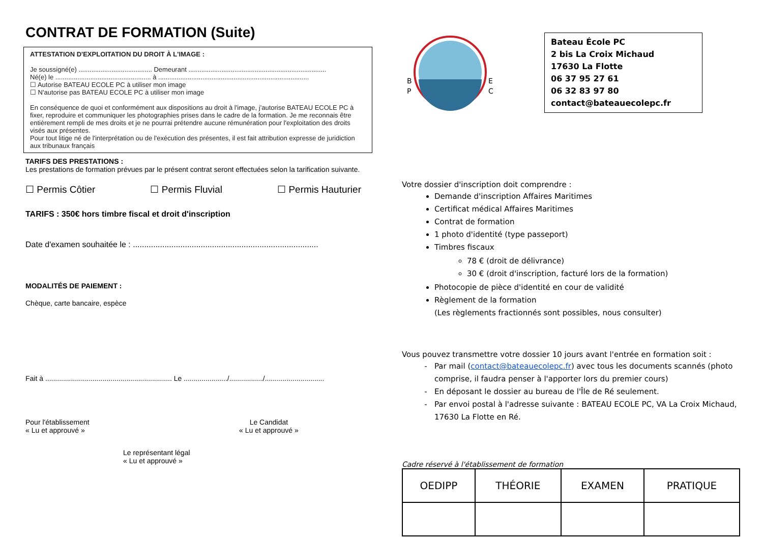CONTRAT DE FORMATION (Suite)
ATTESTATION D'EXPLOITATION DU DROIT À L'IMAGE :
Je soussigné(e) ........................................ Demeurant ...........................................................................
Né(e) le .................................................... à ..................................................................................
☐ Autorise BATEAU ECOLE PC à utiliser mon image
☐ N'autorise pas BATEAU ECOLE PC à utiliser mon image
En conséquence de quoi et conformément aux dispositions au droit à l'image, j'autorise BATEAU ECOLE PC à fixer, reproduire et communiquer les photographies prises dans le cadre de la formation. Je me reconnais être entièrement rempli de mes droits et je ne pourrai prétendre aucune rémunération pour l'exploitation des droits visés aux présentes.
Pour tout litige né de l'interprétation ou de l'exécution des présentes, il est fait attribution expresse de juridiction aux tribunaux français
TARIFS DES PRESTATIONS :
Les prestations de formation prévues par le présent contrat seront effectuées selon la tarification suivante.
☐ Permis Côtier ☐ Permis Fluvial ☐ Permis Hauturier
TARIFS : 350€ hors timbre fiscal et droit d'inscription
Date d'examen souhaitée le : ..................................................................................
MODALITÉS DE PAIEMENT :
Chèque, carte bancaire, espèce
Fait à ................................................................ Le ....................../................./..............................
Pour l'établissement
« Lu et approuvé »
Le Candidat
« Lu et approuvé »
Le représentant légal
« Lu et approuvé »
B
P
E
C
Bateau École PC
2 bis La Croix Michaud
17630 La Flotte
06 37 95 27 61
06 32 83 97 80
contact@bateauecolepc.fr
Votre dossier d'inscription doit comprendre :
Demande d'inscription Affaires Maritimes
Certificat médical Affaires Maritimes
Contrat de formation
1 photo d'identité (type passeport)
Timbres fiscaux
78 € (droit de délivrance)
30 € (droit d'inscription, facturé lors de la formation)
Photocopie de pièce d'identité en cour de validité
Règlement de la formation
(Les règlements fractionnés sont possibles, nous consulter)
Vous pouvez transmettre votre dossier 10 jours avant l'entrée en formation soit :
Par mail (contact@bateauecolepc.fr) avec tous les documents scannés (photo comprise, il faudra penser à l'apporter lors du premier cours)
En déposant le dossier au bureau de l'Île de Ré seulement.
Par envoi postal à l'adresse suivante : BATEAU ECOLE PC, VA La Croix Michaud, 17630 La Flotte en Ré.
Cadre réservé à l'établissement de formation
| OEDIPP | THÉORIE | EXAMEN | PRATIQUE |